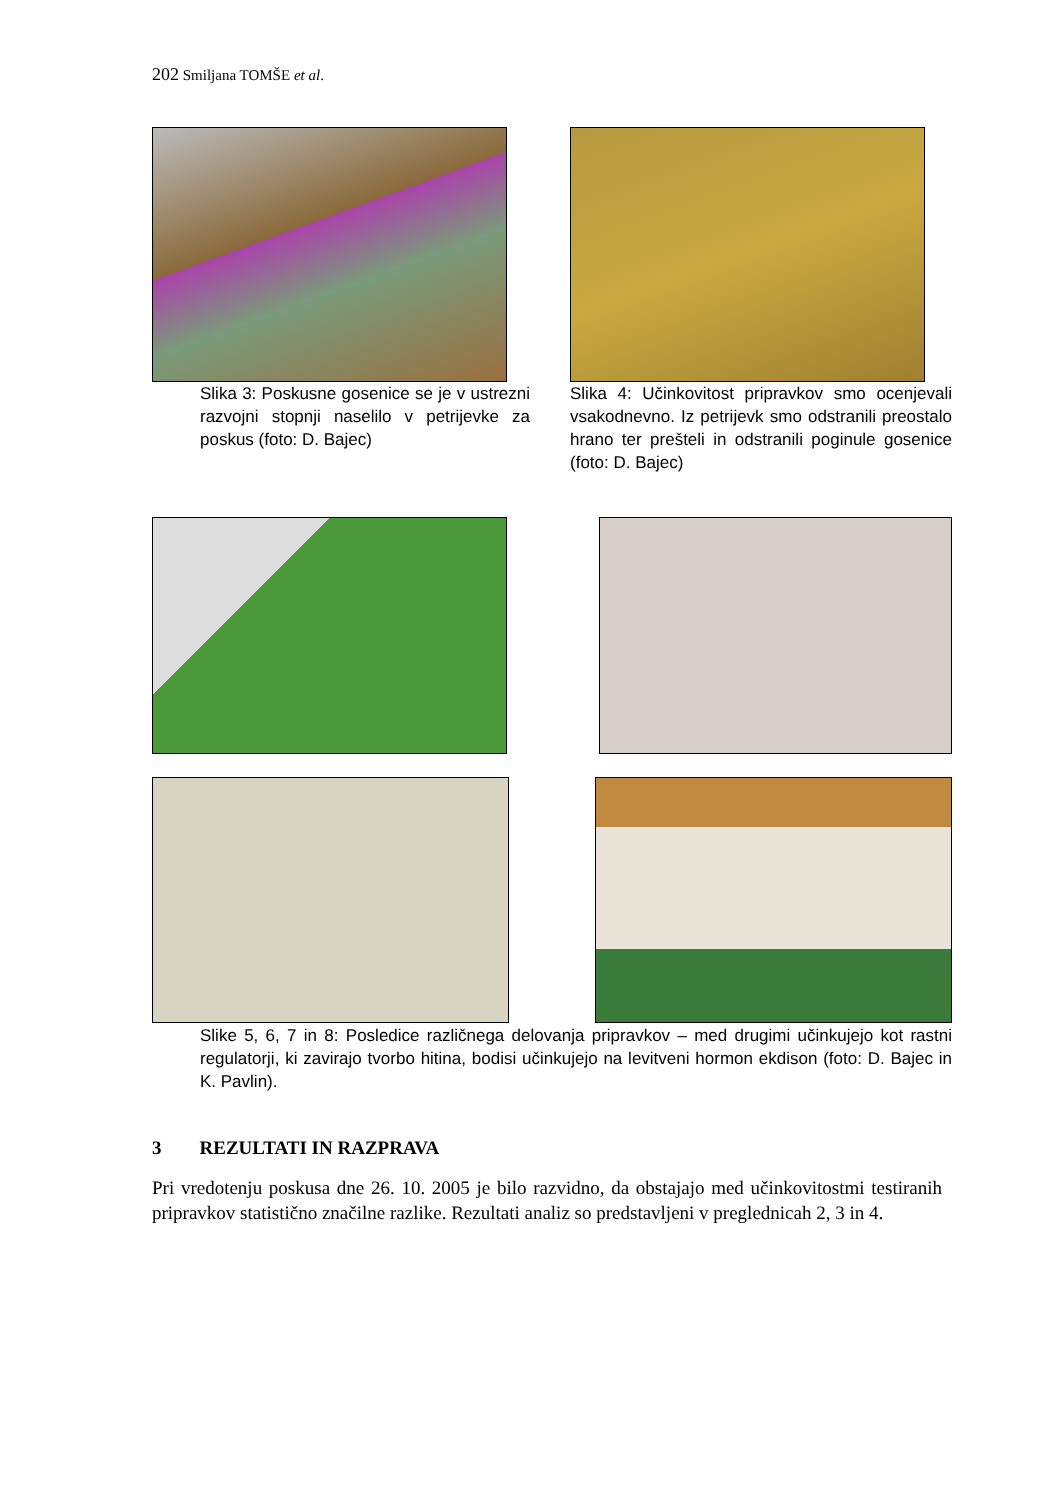202 Smiljana TOMŠE et al.
Slika 3: Poskusne gosenice se je v ustrezni razvojni stopnji naselilo v petrijevke za poskus (foto: D. Bajec)
Slika 4: Učinkovitost pripravkov smo ocenjevali vsakodnevno. Iz petrijevk smo odstranili preostalo hrano ter prešteli in odstranili poginule gosenice (foto: D. Bajec)
Slike 5, 6, 7 in 8: Posledice različnega delovanja pripravkov – med drugimi učinkujejo kot rastni regulatorji, ki zavirajo tvorbo hitina, bodisi učinkujejo na levitveni hormon ekdison (foto: D. Bajec in K. Pavlin).
3 REZULTATI IN RAZPRAVA
Pri vredotenju poskusa dne 26. 10. 2005 je bilo razvidno, da obstajajo med učinkovitostmi testiranih pripravkov statistično značilne razlike. Rezultati analiz so predstavljeni v preglednicah 2, 3 in 4.